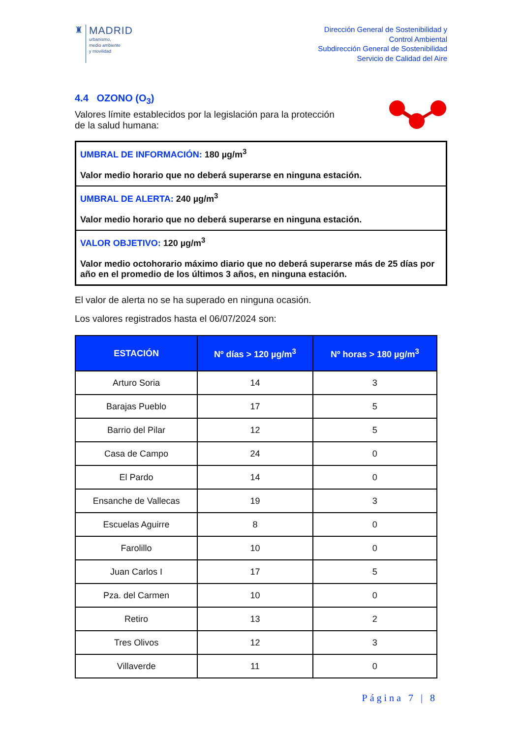♜
MADRID
urbanismo,
medio ambiente
y movilidad
Dirección General de Sostenibilidad y
Control Ambiental
Subdirección General de Sostenibilidad
Servicio de Calidad del Aire
4.4 OZONO (O<sub>3</sub>)
Valores límite establecidos por la legislación para la protección
de la salud humana:
UMBRAL DE INFORMACIÓN: 180 µg/m<sup>3</sup>
Valor medio horario que no deberá superarse en ninguna estación.
UMBRAL DE ALERTA: 240 µg/m<sup>3</sup>
Valor medio horario que no deberá superarse en ninguna estación.
VALOR OBJETIVO: 120 µg/m<sup>3</sup>
Valor medio octohorario máximo diario que no deberá superarse más de 25 días por año en el promedio de los últimos 3 años, en ninguna estación.
El valor de alerta no se ha superado en ninguna ocasión.
Los valores registrados hasta el 06/07/2024 son:
| ESTACIÓN | Nº días > 120 µg/m<sup>3</sup> | Nº horas > 180 µg/m<sup>3</sup> |
| --- | --- | --- |
| Arturo Soria | 14 | 3 |
| Barajas Pueblo | 17 | 5 |
| Barrio del Pilar | 12 | 5 |
| Casa de Campo | 24 | 0 |
| El Pardo | 14 | 0 |
| Ensanche de Vallecas | 19 | 3 |
| Escuelas Aguirre | 8 | 0 |
| Farolillo | 10 | 0 |
| Juan Carlos I | 17 | 5 |
| Pza. del Carmen | 10 | 0 |
| Retiro | 13 | 2 |
| Tres Olivos | 12 | 3 |
| Villaverde | 11 | 0 |
Página 7 | 8